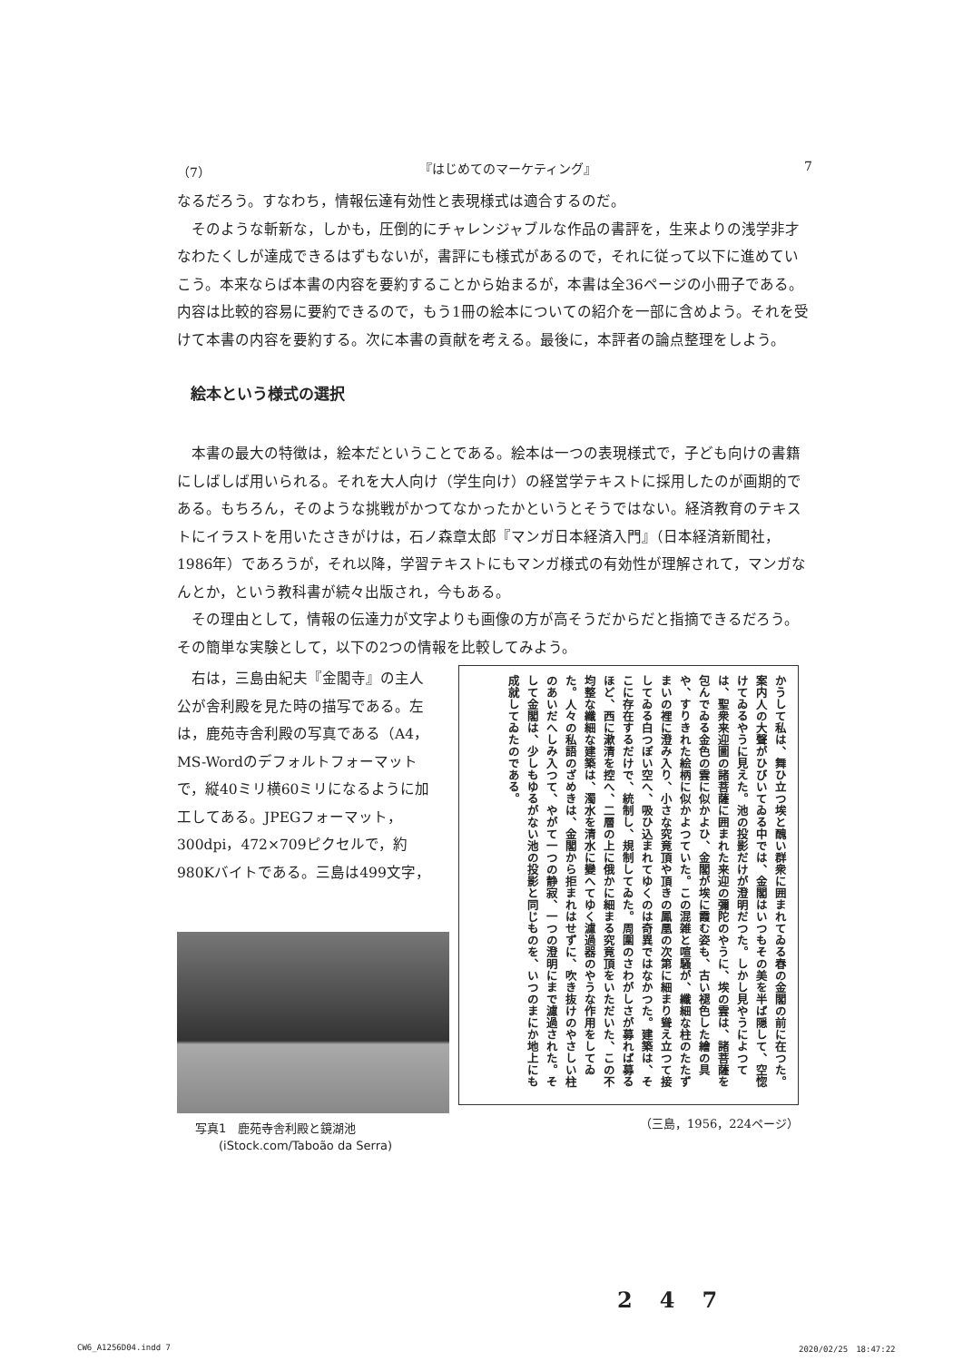（7） 『はじめてのマーケティング』 7
なるだろう。すなわち，情報伝達有効性と表現様式は適合するのだ。
そのような斬新な，しかも，圧倒的にチャレンジャブルな作品の書評を，生来よりの浅学非才なわたくしが達成できるはずもないが，書評にも様式があるので，それに従って以下に進めていこう。本来ならば本書の内容を要約することから始まるが，本書は全36ページの小冊子である。内容は比較的容易に要約できるので，もう1冊の絵本についての紹介を一部に含めよう。それを受けて本書の内容を要約する。次に本書の貢献を考える。最後に，本評者の論点整理をしよう。
絵本という様式の選択
本書の最大の特徴は，絵本だということである。絵本は一つの表現様式で，子ども向けの書籍にしばしば用いられる。それを大人向け（学生向け）の経営学テキストに採用したのが画期的である。もちろん，そのような挑戦がかつてなかったかというとそうではない。経済教育のテキストにイラストを用いたさきがけは，石ノ森章太郎『マンガ日本経済入門』（日本経済新聞社，1986年）であろうが，それ以降，学習テキストにもマンガ様式の有効性が理解されて，マンガなんとか，という教科書が続々出版され，今もある。
その理由として，情報の伝達力が文字よりも画像の方が高そうだからだと指摘できるだろう。その簡単な実験として，以下の2つの情報を比較してみよう。
右は，三島由紀夫『金閣寺』の主人公が舎利殿を見た時の描写である。左は，鹿苑寺舎利殿の写真である（A4，MS-Wordのデフォルトフォーマットで，縦40ミリ横60ミリになるように加工してある。JPEGフォーマット，300dpi，472×709ピクセルで，約980Kバイトである。三島は499文字，
写真1　鹿苑寺舎利殿と鏡湖池
　　(iStock.com/Taboão da Serra)
かうして私は、舞ひ立つ埃と醜い群衆に囲まれてゐる春の金閣の前に在つた。案内人の大聲がひびいてゐる中では、金閣はいつもその美を半ば隠して、空惚けてゐるやうに見えた。池の投影だけが澄明だつた。しかし見やうによつては、聖衆来迎圖の諸菩薩に囲まれた来迎の彌陀のやうに、埃の雲は、諸菩薩を包んでゐる金色の雲に似かよひ、金閣が埃に霞む姿も、古い褪色した繪の具や、すりきれた絵柄に似かよつていた。この混雑と喧騒が、纖細な柱のたたずまいの裡に澄み入り、小さな究竟頂や頂きの鳳凰の次第に細まり聳え立つて接してゐる白つぽい空へ、吸ひ込まれてゆくのは奇異ではなかつた。建築は、そこに存在するだけで、統制し、規制してゐた。周圍のさわがしさが募れば募るほど、西に漱清を控へ、二層の上に俄かに細まる究竟頂をいただいた、この不均整な纖細な建築は、濁水を清水に變へてゆく濾過器のやうな作用をしてゐた。人々の私語のざめきは、金閣から拒まれはせずに、吹き抜けのやさしい柱のあいだへしみ入つて、やがて一つの静寂、一つの澄明にまで濾過された。そして金閣は、少しもゆるがない池の投影と同じものを、いつのまにか地上にも成就してゐたのである。
（三島，1956，224ページ）
247
CW6_A1256D04.indd 7 2020/02/25　18:47:22